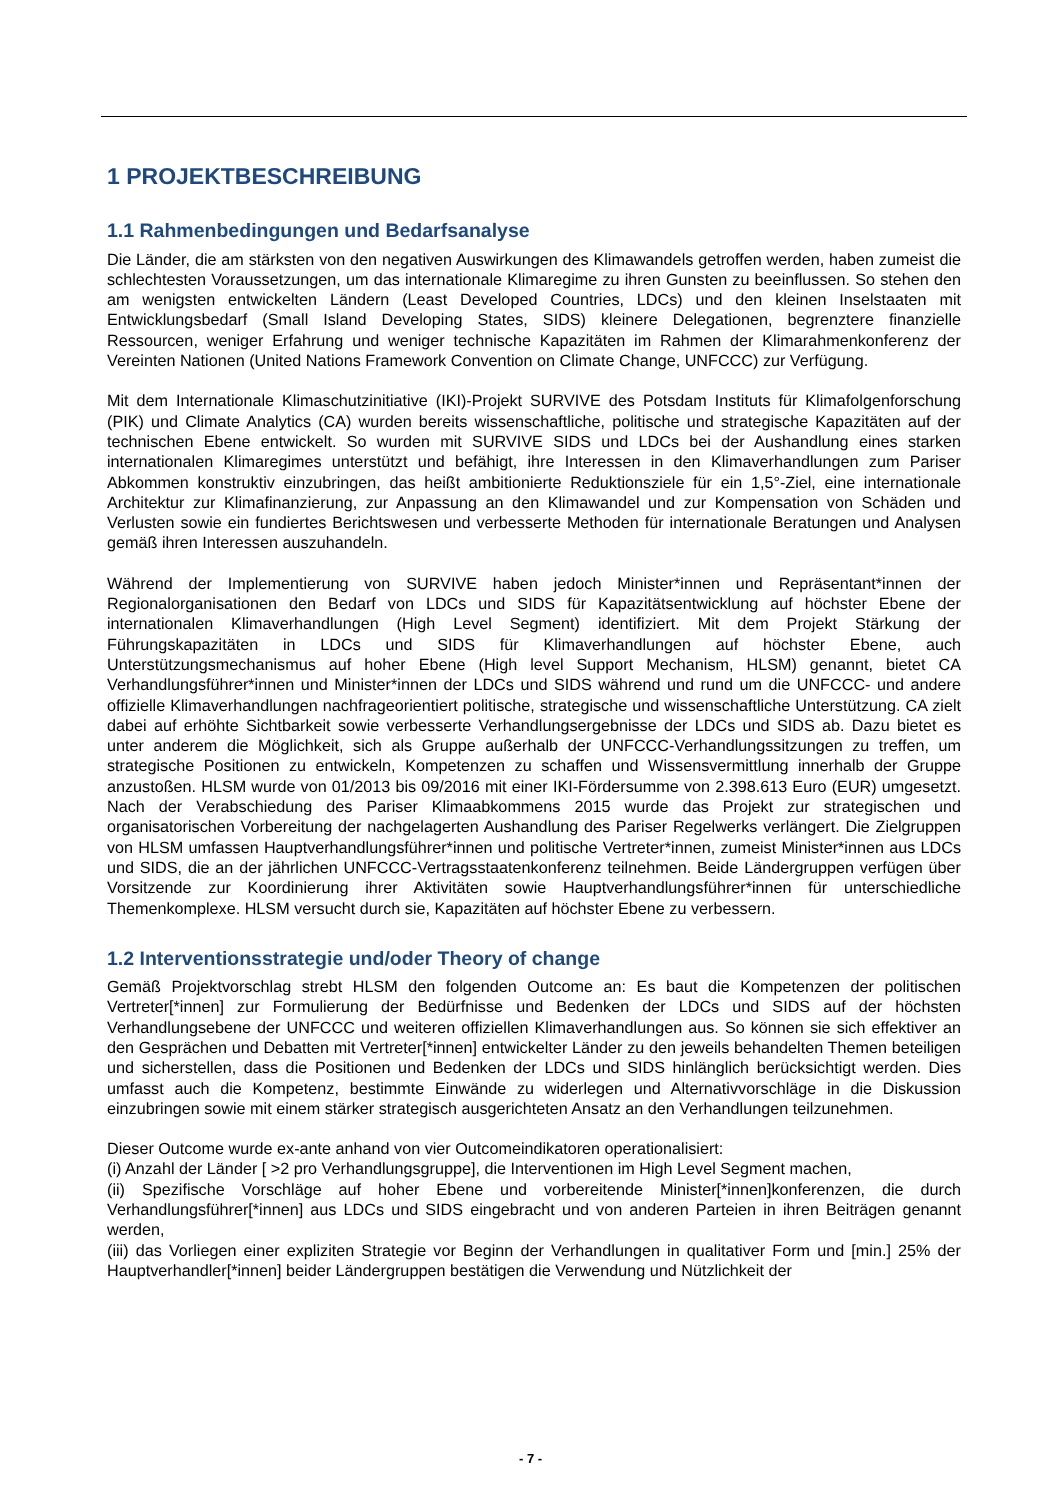1 PROJEKTBESCHREIBUNG
1.1 Rahmenbedingungen und Bedarfsanalyse
Die Länder, die am stärksten von den negativen Auswirkungen des Klimawandels getroffen werden, haben zumeist die schlechtesten Voraussetzungen, um das internationale Klimaregime zu ihren Gunsten zu beeinflussen. So stehen den am wenigsten entwickelten Ländern (Least Developed Countries, LDCs) und den kleinen Inselstaaten mit Entwicklungsbedarf (Small Island Developing States, SIDS) kleinere Delegationen, begrenztere finanzielle Ressourcen, weniger Erfahrung und weniger technische Kapazitäten im Rahmen der Klimarahmenkonferenz der Vereinten Nationen (United Nations Framework Convention on Climate Change, UNFCCC) zur Verfügung.
Mit dem Internationale Klimaschutzinitiative (IKI)-Projekt SURVIVE des Potsdam Instituts für Klimafolgenforschung (PIK) und Climate Analytics (CA) wurden bereits wissenschaftliche, politische und strategische Kapazitäten auf der technischen Ebene entwickelt. So wurden mit SURVIVE SIDS und LDCs bei der Aushandlung eines starken internationalen Klimaregimes unterstützt und befähigt, ihre Interessen in den Klimaverhandlungen zum Pariser Abkommen konstruktiv einzubringen, das heißt ambitionierte Reduktionsziele für ein 1,5°-Ziel, eine internationale Architektur zur Klimafinanzierung, zur Anpassung an den Klimawandel und zur Kompensation von Schäden und Verlusten sowie ein fundiertes Berichtswesen und verbesserte Methoden für internationale Beratungen und Analysen gemäß ihren Interessen auszuhandeln.
Während der Implementierung von SURVIVE haben jedoch Minister*innen und Repräsentant*innen der Regionalorganisationen den Bedarf von LDCs und SIDS für Kapazitätsentwicklung auf höchster Ebene der internationalen Klimaverhandlungen (High Level Segment) identifiziert. Mit dem Projekt Stärkung der Führungskapazitäten in LDCs und SIDS für Klimaverhandlungen auf höchster Ebene, auch Unterstützungsmechanismus auf hoher Ebene (High level Support Mechanism, HLSM) genannt, bietet CA Verhandlungsführer*innen und Minister*innen der LDCs und SIDS während und rund um die UNFCCC- und andere offizielle Klimaverhandlungen nachfrageorientiert politische, strategische und wissenschaftliche Unterstützung. CA zielt dabei auf erhöhte Sichtbarkeit sowie verbesserte Verhandlungsergebnisse der LDCs und SIDS ab. Dazu bietet es unter anderem die Möglichkeit, sich als Gruppe außerhalb der UNFCCC-Verhandlungssitzungen zu treffen, um strategische Positionen zu entwickeln, Kompetenzen zu schaffen und Wissensvermittlung innerhalb der Gruppe anzustoßen. HLSM wurde von 01/2013 bis 09/2016 mit einer IKI-Fördersumme von 2.398.613 Euro (EUR) umgesetzt. Nach der Verabschiedung des Pariser Klimaabkommens 2015 wurde das Projekt zur strategischen und organisatorischen Vorbereitung der nachgelagerten Aushandlung des Pariser Regelwerks verlängert. Die Zielgruppen von HLSM umfassen Hauptverhandlungsführer*innen und politische Vertreter*innen, zumeist Minister*innen aus LDCs und SIDS, die an der jährlichen UNFCCC-Vertragsstaatenkonferenz teilnehmen. Beide Ländergruppen verfügen über Vorsitzende zur Koordinierung ihrer Aktivitäten sowie Hauptverhandlungsführer*innen für unterschiedliche Themenkomplexe. HLSM versucht durch sie, Kapazitäten auf höchster Ebene zu verbessern.
1.2 Interventionsstrategie und/oder Theory of change
Gemäß Projektvorschlag strebt HLSM den folgenden Outcome an: Es baut die Kompetenzen der politischen Vertreter[*innen] zur Formulierung der Bedürfnisse und Bedenken der LDCs und SIDS auf der höchsten Verhandlungsebene der UNFCCC und weiteren offiziellen Klimaverhandlungen aus. So können sie sich effektiver an den Gesprächen und Debatten mit Vertreter[*innen] entwickelter Länder zu den jeweils behandelten Themen beteiligen und sicherstellen, dass die Positionen und Bedenken der LDCs und SIDS hinlänglich berücksichtigt werden. Dies umfasst auch die Kompetenz, bestimmte Einwände zu widerlegen und Alternativvorschläge in die Diskussion einzubringen sowie mit einem stärker strategisch ausgerichteten Ansatz an den Verhandlungen teilzunehmen.
Dieser Outcome wurde ex-ante anhand von vier Outcomeindikatoren operationalisiert:
(i) Anzahl der Länder [ >2 pro Verhandlungsgruppe], die Interventionen im High Level Segment machen,
(ii) Spezifische Vorschläge auf hoher Ebene und vorbereitende Minister[*innen]konferenzen, die durch Verhandlungsführer[*innen] aus LDCs und SIDS eingebracht und von anderen Parteien in ihren Beiträgen genannt werden,
(iii) das Vorliegen einer expliziten Strategie vor Beginn der Verhandlungen in qualitativer Form und [min.] 25% der Hauptverhandler[*innen] beider Ländergruppen bestätigen die Verwendung und Nützlichkeit der
- 7 -